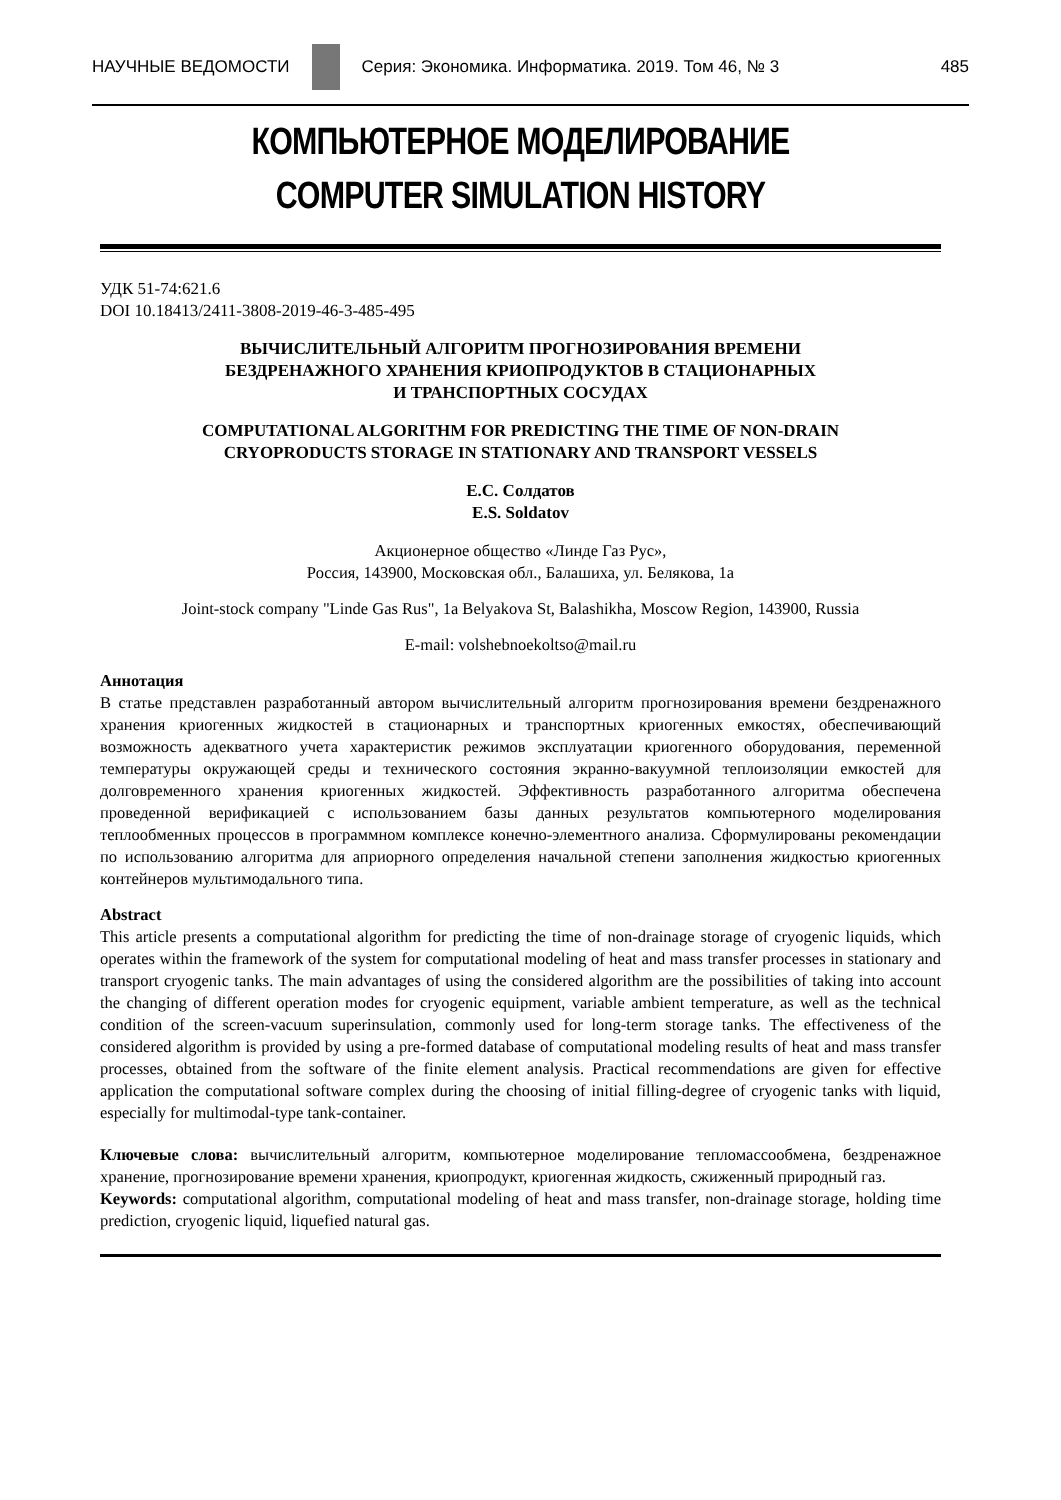НАУЧНЫЕ ВЕДОМОСТИ
Серия: Экономика. Информатика. 2019. Том 46, № 3 485
КОМПЬЮТЕРНОЕ МОДЕЛИРОВАНИЕ
COMPUTER SIMULATION HISTORY
УДК 51-74:621.6
DOI 10.18413/2411-3808-2019-46-3-485-495
ВЫЧИСЛИТЕЛЬНЫЙ АЛГОРИТМ ПРОГНОЗИРОВАНИЯ ВРЕМЕНИ
БЕЗДРЕНАЖНОГО ХРАНЕНИЯ КРИОПРОДУКТОВ В СТАЦИОНАРНЫХ
И ТРАНСПОРТНЫХ СОСУДАХ
COMPUTATIONAL ALGORITHM FOR PREDICTING THE TIME OF NON-DRAIN
CRYOPRODUCTS STORAGE IN STATIONARY AND TRANSPORT VESSELS
Е.С. Солдатов
E.S. Soldatov
Акционерное общество «Линде Газ Рус»,
Россия, 143900, Московская обл., Балашиха, ул. Белякова, 1а
Joint-stock company "Linde Gas Rus", 1a Belyakova St, Balashikha, Moscow Region, 143900, Russia
E-mail: volshebnoekoltso@mail.ru
Аннотация
В статье представлен разработанный автором вычислительный алгоритм прогнозирования времени бездренажного хранения криогенных жидкостей в стационарных и транспортных криогенных емкостях, обеспечивающий возможность адекватного учета характеристик режимов эксплуатации криогенного оборудования, переменной температуры окружающей среды и технического состояния экранно-вакуумной теплоизоляции емкостей для долговременного хранения криогенных жидкостей. Эффективность разработанного алгоритма обеспечена проведенной верификацией с использованием базы данных результатов компьютерного моделирования теплообменных процессов в программном комплексе конечно-элементного анализа. Сформулированы рекомендации по использованию алгоритма для априорного определения начальной степени заполнения жидкостью криогенных контейнеров мультимодального типа.
Abstract
This article presents a computational algorithm for predicting the time of non-drainage storage of cryogenic liquids, which operates within the framework of the system for computational modeling of heat and mass transfer processes in stationary and transport cryogenic tanks. The main advantages of using the considered algorithm are the possibilities of taking into account the changing of different operation modes for cryogenic equipment, variable ambient temperature, as well as the technical condition of the screen-vacuum superinsulation, commonly used for long-term storage tanks. The effectiveness of the considered algorithm is provided by using a pre-formed database of computational modeling results of heat and mass transfer processes, obtained from the software of the finite element analysis. Practical recommendations are given for effective application the computational software complex during the choosing of initial filling-degree of cryogenic tanks with liquid, especially for multimodal-type tank-container.
Ключевые слова: вычислительный алгоритм, компьютерное моделирование тепломассообмена, бездренажное хранение, прогнозирование времени хранения, криопродукт, криогенная жидкость, сжиженный природный газ.
Keywords: computational algorithm, computational modeling of heat and mass transfer, non-drainage storage, holding time prediction, cryogenic liquid, liquefied natural gas.